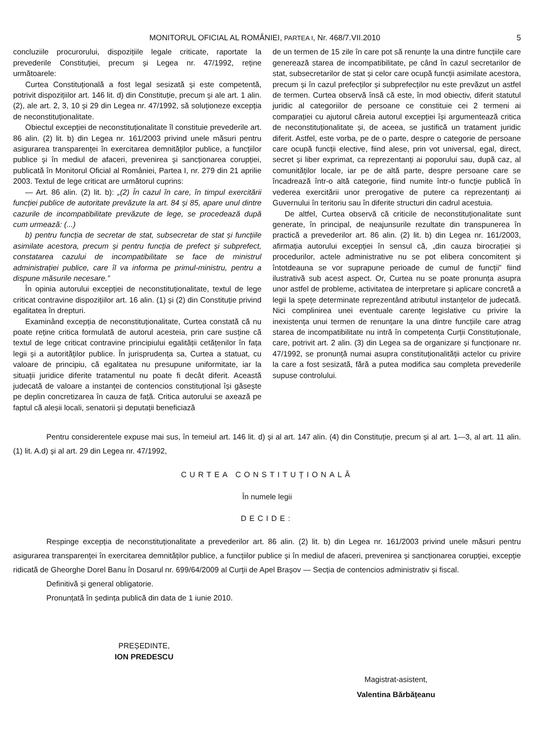MONITORUL OFICIAL AL ROMÂNIEI, PARTEA I, Nr. 468/7.VII.2010 5
concluziile procurorului, dispozițiile legale criticate, raportate la prevederile Constituției, precum și Legea nr. 47/1992, reține următoarele:
Curtea Constituțională a fost legal sesizată și este competentă, potrivit dispozițiilor art. 146 lit. d) din Constituție, precum și ale art. 1 alin. (2), ale art. 2, 3, 10 și 29 din Legea nr. 47/1992, să soluționeze excepția de neconstituționalitate.
Obiectul excepției de neconstituționalitate îl constituie prevederile art. 86 alin. (2) lit. b) din Legea nr. 161/2003 privind unele măsuri pentru asigurarea transparenței în exercitarea demnităților publice, a funcțiilor publice și în mediul de afaceri, prevenirea și sancționarea corupției, publicată în Monitorul Oficial al României, Partea I, nr. 279 din 21 aprilie 2003. Textul de lege criticat are următorul cuprins:
— Art. 86 alin. (2) lit. b): „(2) În cazul în care, în timpul exercitării funcției publice de autoritate prevăzute la art. 84 și 85, apare unul dintre cazurile de incompatibilitate prevăzute de lege, se procedează după cum urmează: (...)
b) pentru funcția de secretar de stat, subsecretar de stat și funcțiile asimilate acestora, precum și pentru funcția de prefect și subprefect, constatarea cazului de incompatibilitate se face de ministrul administrației publice, care îl va informa pe primul-ministru, pentru a dispune măsurile necesare.”
În opinia autorului excepției de neconstituționalitate, textul de lege criticat contravine dispozițiilor art. 16 alin. (1) și (2) din Constituție privind egalitatea în drepturi.
Examinând excepția de neconstituționalitate, Curtea constată că nu poate reține critica formulată de autorul acesteia, prin care susține că textul de lege criticat contravine principiului egalității cetățenilor în fața legii și a autorităților publice. În jurisprudența sa, Curtea a statuat, cu valoare de principiu, că egalitatea nu presupune uniformitate, iar la situații juridice diferite tratamentul nu poate fi decât diferit. Această judecată de valoare a instanței de contencios constituțional își găsește pe deplin concretizarea în cauza de față. Critica autorului se axează pe faptul că aleșii locali, senatorii și deputații beneficiază
de un termen de 15 zile în care pot să renunțe la una dintre funcțiile care generează starea de incompatibilitate, pe când în cazul secretarilor de stat, subsecretarilor de stat și celor care ocupă funcții asimilate acestora, precum și în cazul prefecților și subprefecților nu este prevăzut un astfel de termen. Curtea observă însă că este, în mod obiectiv, diferit statutul juridic al categoriilor de persoane ce constituie cei 2 termeni ai comparației cu ajutorul căreia autorul excepției își argumentează critica de neconstituționalitate și, de aceea, se justifică un tratament juridic diferit. Astfel, este vorba, pe de o parte, despre o categorie de persoane care ocupă funcții elective, fiind alese, prin vot universal, egal, direct, secret și liber exprimat, ca reprezentanți ai poporului sau, după caz, al comunităților locale, iar pe de altă parte, despre persoane care se încadrează într-o altă categorie, fiind numite într-o funcție publică în vederea exercitării unor prerogative de putere ca reprezentanți ai Guvernului în teritoriu sau în diferite structuri din cadrul acestuia.
De altfel, Curtea observă că criticile de neconstituționalitate sunt generate, în principal, de neajunsurile rezultate din transpunerea în practică a prevederilor art. 86 alin. (2) lit. b) din Legea nr. 161/2003, afirmația autorului excepției în sensul că, „din cauza birocrației și procedurilor, actele administrative nu se pot elibera concomitent și întotdeauna se vor suprapune perioade de cumul de funcții” fiind ilustrativă sub acest aspect. Or, Curtea nu se poate pronunța asupra unor astfel de probleme, activitatea de interpretare și aplicare concretă a legii la spețe determinate reprezentând atributul instanțelor de judecată. Nici complinirea unei eventuale carențe legislative cu privire la inexistența unui termen de renunțare la una dintre funcțiile care atrag starea de incompatibilitate nu intră în competența Curții Constituționale, care, potrivit art. 2 alin. (3) din Legea sa de organizare și funcționare nr. 47/1992, se pronunță numai asupra constituționalității actelor cu privire la care a fost sesizată, fără a putea modifica sau completa prevederile supuse controlului.
Pentru considerentele expuse mai sus, în temeiul art. 146 lit. d) și al art. 147 alin. (4) din Constituție, precum și al art. 1—3, al art. 11 alin. (1) lit. A.d) și al art. 29 din Legea nr. 47/1992,
CURTEA CONSTITUȚIONALĂ
În numele legii
DECIDE:
Respinge excepția de neconstituționalitate a prevederilor art. 86 alin. (2) lit. b) din Legea nr. 161/2003 privind unele măsuri pentru asigurarea transparenței în exercitarea demnităților publice, a funcțiilor publice și în mediul de afaceri, prevenirea și sancționarea corupției, excepție ridicată de Gheorghe Dorel Banu în Dosarul nr. 699/64/2009 al Curții de Apel Brașov — Secția de contencios administrativ și fiscal.
Definitivă și general obligatorie.
Pronunțată în ședința publică din data de 1 iunie 2010.
PREȘEDINTE,
ION PREDESCU
Magistrat-asistent,
Valentina Bărbățeanu